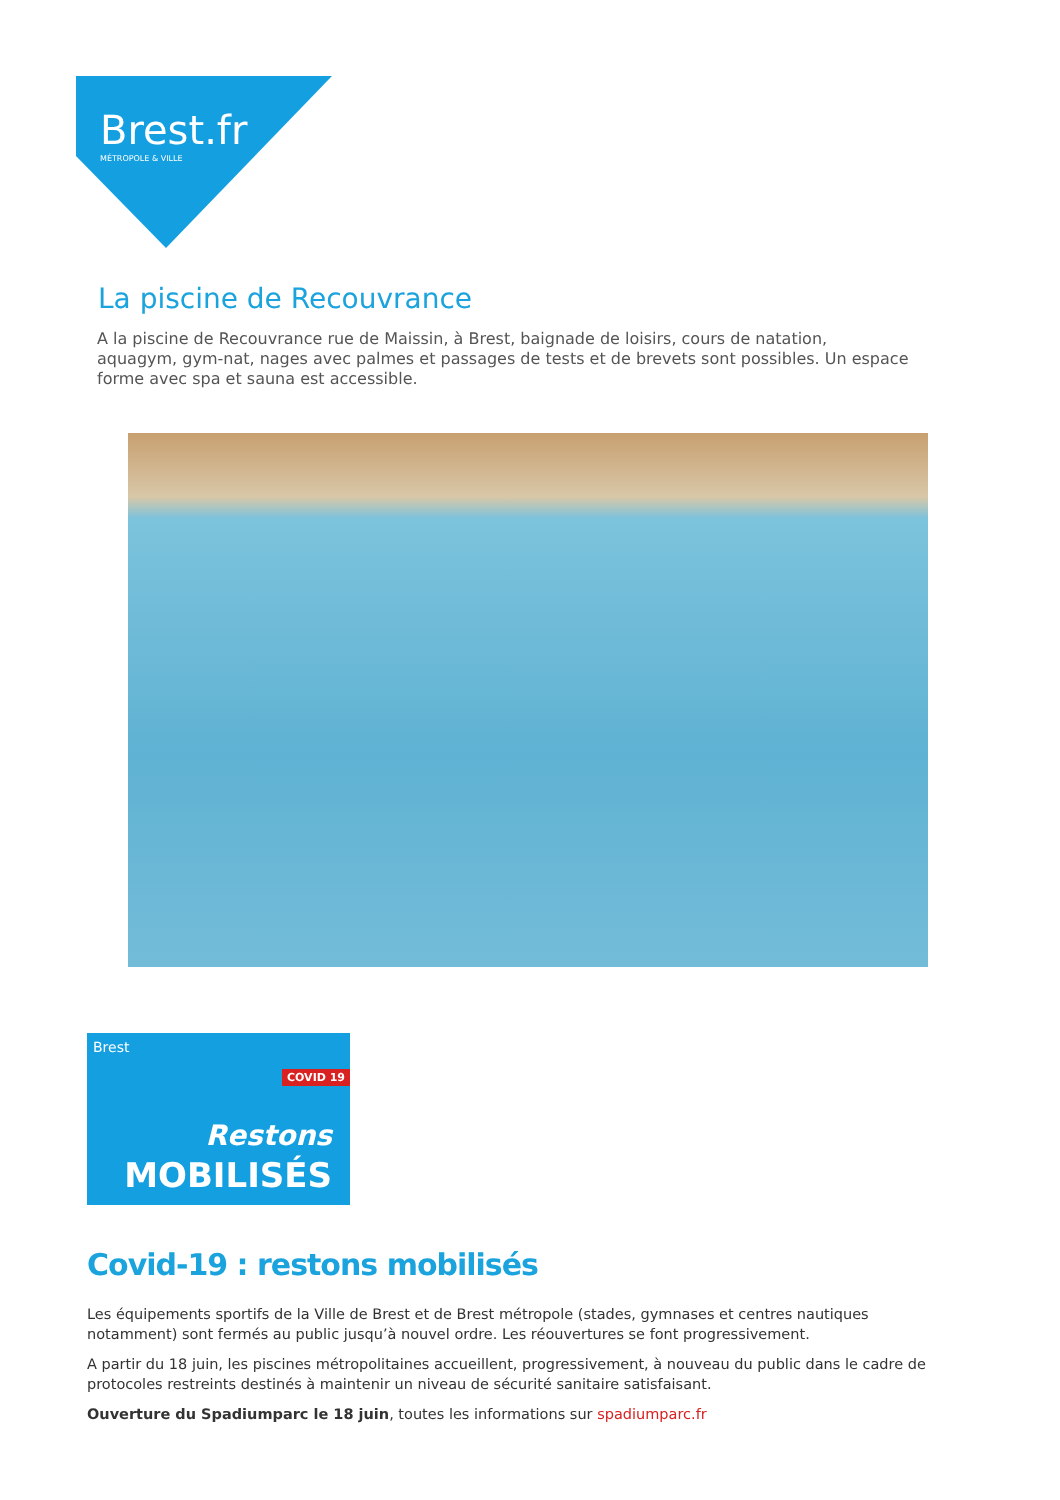Brest.fr
MÉTROPOLE & VILLE
La piscine de Recouvrance
A la piscine de Recouvrance rue de Maissin, à Brest, baignade de loisirs, cours de natation, aquagym, gym-nat, nages avec palmes et passages de tests et de brevets sont possibles. Un espace forme avec spa et sauna est accessible.
Brest
COVID 19
Restons
MOBILISÉS
Covid-19 : restons mobilisés
Les équipements sportifs de la Ville de Brest et de Brest métropole (stades, gymnases et centres nautiques notamment) sont fermés au public jusqu’à nouvel ordre. Les réouvertures se font progressivement.
A partir du 18 juin, les piscines métropolitaines accueillent, progressivement, à nouveau du public dans le cadre de protocoles restreints destinés à maintenir un niveau de sécurité sanitaire satisfaisant.
Ouverture du Spadiumparc le 18 juin, toutes les informations sur spadiumparc.fr